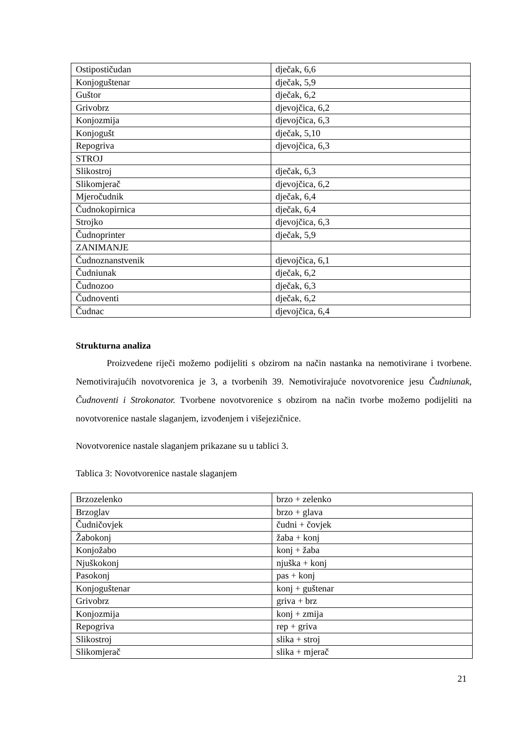| Ostipostičudan | dječak, 6,6 |
| Konjoguštenar | dječak, 5,9 |
| Guštor | dječak, 6,2 |
| Grivobrz | djevojčica, 6,2 |
| Konjozmija | djevojčica, 6,3 |
| Konjogušt | dječak, 5,10 |
| Repogriva | djevojčica, 6,3 |
| STROJ | |
| Slikostroj | dječak, 6,3 |
| Slikomjerač | djevojčica, 6,2 |
| Mjeročudnik | dječak, 6,4 |
| Čudnokopirnica | dječak, 6,4 |
| Strojko | djevojčica, 6,3 |
| Čudnoprinter | dječak, 5,9 |
| ZANIMANJE | |
| Čudnoznanstvenik | djevojčica, 6,1 |
| Čudniunak | dječak, 6,2 |
| Čudnozoo | dječak, 6,3 |
| Čudnoventi | dječak, 6,2 |
| Čudnac | djevojčica, 6,4 |
Strukturna analiza
Proizvedene riječi možemo podijeliti s obzirom na način nastanka na nemotivirane i tvorbene. Nemotivirajućih novotvorenica je 3, a tvorbenih 39. Nemotivirajuće novotvorenice jesu Čudniunak, Čudnoventi i Strokonator. Tvorbene novotvorenice s obzirom na način tvorbe možemo podijeliti na novotvorenice nastale slaganjem, izvođenjem i višejezičnice.
Novotvorenice nastale slaganjem prikazane su u tablici 3.
Tablica 3: Novotvorenice nastale slaganjem
| Brzozelenko | brzo + zelenko |
| Brzoglav | brzo + glava |
| Čudničovjek | čudni + čovjek |
| Žabokonj | žaba + konj |
| Konjožabo | konj + žaba |
| Njuškokonj | njuška + konj |
| Pasokonj | pas + konj |
| Konjoguštenar | konj + guštenar |
| Grivobrz | griva + brz |
| Konjozmija | konj + zmija |
| Repogriva | rep + griva |
| Slikostroj | slika + stroj |
| Slikomjerač | slika + mjerač |
21